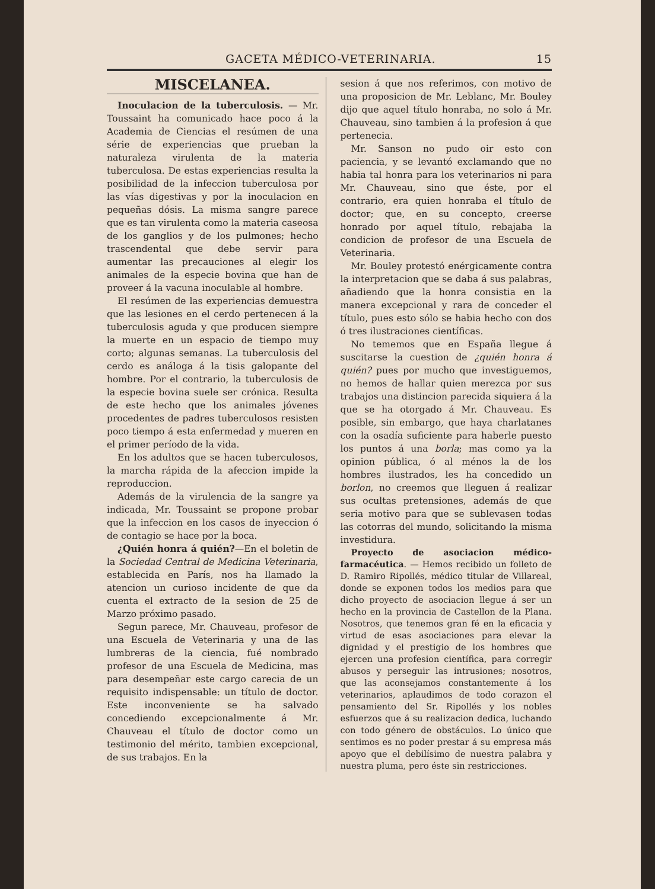GACETA MÉDICO-VETERINARIA. 15
MISCELANEA.
Inoculacion de la tuberculosis. — Mr. Toussaint ha comunicado hace poco á la Academia de Ciencias el resúmen de una série de experiencias que prueban la naturaleza virulenta de la materia tuberculosa. De estas experiencias resulta la posibilidad de la infeccion tuberculosa por las vías digestivas y por la inoculacion en pequeñas dósis. La misma sangre parece que es tan virulenta como la materia caseosa de los ganglios y de los pulmones; hecho trascendental que debe servir para aumentar las precauciones al elegir los animales de la especie bovina que han de proveer á la vacuna inoculable al hombre.
El resúmen de las experiencias demuestra que las lesiones en el cerdo pertenecen á la tuberculosis aguda y que producen siempre la muerte en un espacio de tiempo muy corto; algunas semanas. La tuberculosis del cerdo es análoga á la tisis galopante del hombre. Por el contrario, la tuberculosis de la especie bovina suele ser crónica. Resulta de este hecho que los animales jóvenes procedentes de padres tuberculosos resisten poco tiempo á esta enfermedad y mueren en el primer período de la vida.
En los adultos que se hacen tuberculosos, la marcha rápida de la afeccion impide la reproduccion.
Además de la virulencia de la sangre ya indicada, Mr. Toussaint se propone probar que la infeccion en los casos de inyeccion ó de contagio se hace por la boca.
¿Quién honra á quién?—En el boletin de la Sociedad Central de Medicina Veterinaria, establecida en París, nos ha llamado la atencion un curioso incidente de que da cuenta el extracto de la sesion de 25 de Marzo próximo pasado.
Segun parece, Mr. Chauveau, profesor de una Escuela de Veterinaria y una de las lumbreras de la ciencia, fué nombrado profesor de una Escuela de Medicina, mas para desempeñar este cargo carecia de un requisito indispensable: un título de doctor. Este inconveniente se ha salvado concediendo excepcionalmente á Mr. Chauveau el título de doctor como un testimonio del mérito, tambien excepcional, de sus trabajos. En la
sesion á que nos referimos, con motivo de una proposicion de Mr. Leblanc, Mr. Bouley dijo que aquel título honraba, no solo á Mr. Chauveau, sino tambien á la profesion á que pertenecia.
Mr. Sanson no pudo oir esto con paciencia, y se levantó exclamando que no habia tal honra para los veterinarios ni para Mr. Chauveau, sino que éste, por el contrario, era quien honraba el título de doctor; que, en su concepto, creerse honrado por aquel título, rebajaba la condicion de profesor de una Escuela de Veterinaria.
Mr. Bouley protestó enérgicamente contra la interpretacion que se daba á sus palabras, añadiendo que la honra consistia en la manera excepcional y rara de conceder el título, pues esto sólo se habia hecho con dos ó tres ilustraciones científicas.
No tememos que en España llegue á suscitarse la cuestion de ¿quién honra á quién? pues por mucho que investiguemos, no hemos de hallar quien merezca por sus trabajos una distincion parecida siquiera á la que se ha otorgado á Mr. Chauveau. Es posible, sin embargo, que haya charlatanes con la osadía suficiente para haberle puesto los puntos á una borla; mas como ya la opinion pública, ó al ménos la de los hombres ilustrados, les ha concedido un borlon, no creemos que lleguen á realizar sus ocultas pretensiones, además de que seria motivo para que se sublevasen todas las cotorras del mundo, solicitando la misma investidura.
Proyecto de asociacion médico-farmacéutica. — Hemos recibido un folleto de D. Ramiro Ripollés, médico titular de Villareal, donde se exponen todos los medios para que dicho proyecto de asociacion llegue á ser un hecho en la provincia de Castellon de la Plana. Nosotros, que tenemos gran fé en la eficacia y virtud de esas asociaciones para elevar la dignidad y el prestigio de los hombres que ejercen una profesion científica, para corregir abusos y perseguir las intrusiones; nosotros, que las aconsejamos constantemente á los veterinarios, aplaudimos de todo corazon el pensamiento del Sr. Ripollés y los nobles esfuerzos que á su realizacion dedica, luchando con todo género de obstáculos. Lo único que sentimos es no poder prestar á su empresa más apoyo que el debilísimo de nuestra palabra y nuestra pluma, pero éste sin restricciones.